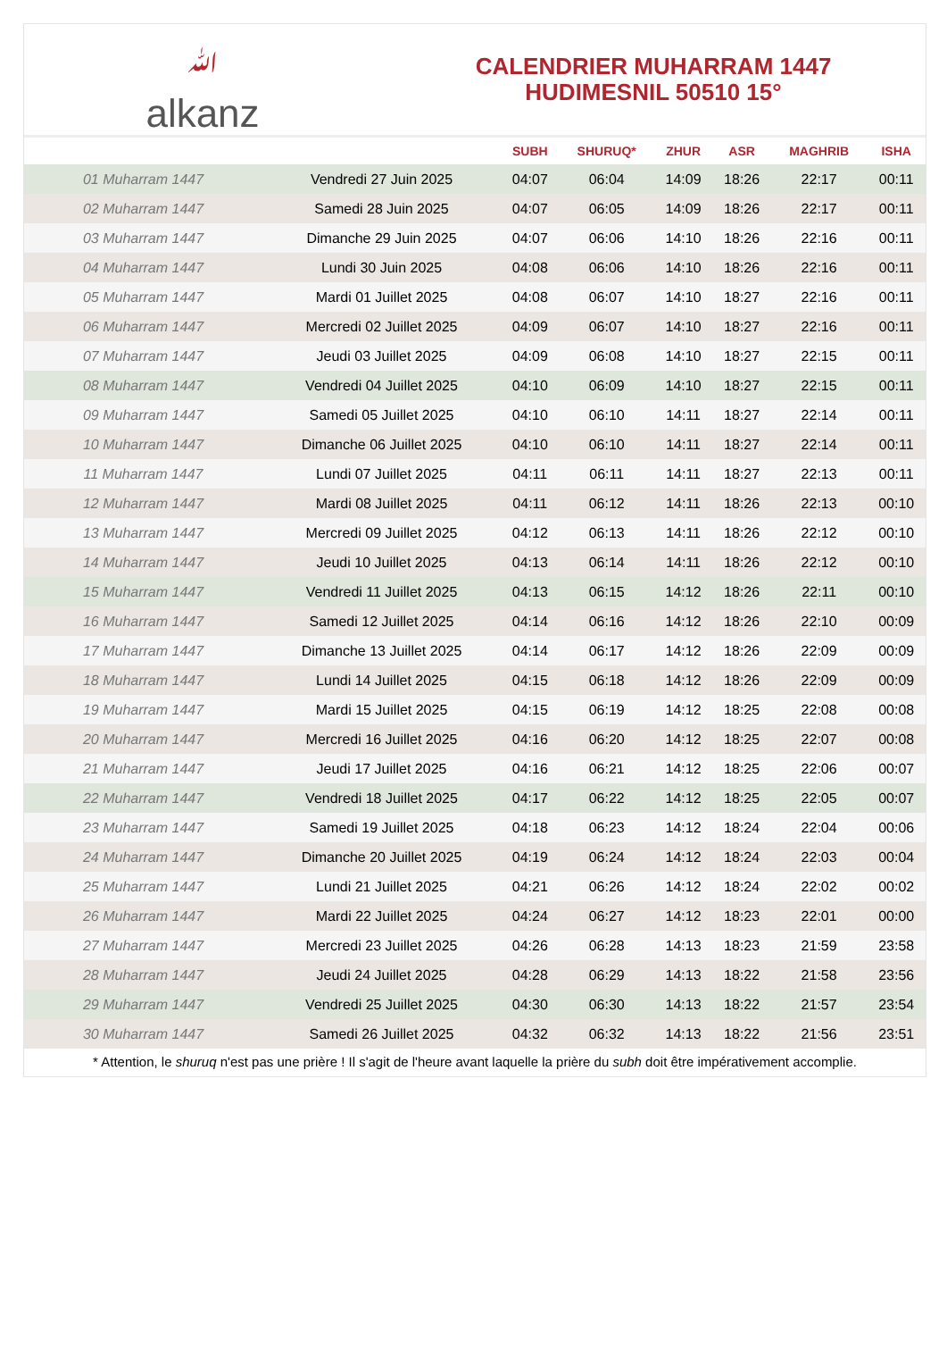ﷲalkanz
CALENDRIER MUHARRAM 1447
HUDIMESNIL 50510 15°
| | | SUBH | SHURUQ* | ZHUR | ASR | MAGHRIB | ISHA |
| --- | --- | --- | --- | --- | --- | --- | --- |
| 01 Muharram 1447 | Vendredi 27 Juin 2025 | 04:07 | 06:04 | 14:09 | 18:26 | 22:17 | 00:11 |
| 02 Muharram 1447 | Samedi 28 Juin 2025 | 04:07 | 06:05 | 14:09 | 18:26 | 22:17 | 00:11 |
| 03 Muharram 1447 | Dimanche 29 Juin 2025 | 04:07 | 06:06 | 14:10 | 18:26 | 22:16 | 00:11 |
| 04 Muharram 1447 | Lundi 30 Juin 2025 | 04:08 | 06:06 | 14:10 | 18:26 | 22:16 | 00:11 |
| 05 Muharram 1447 | Mardi 01 Juillet 2025 | 04:08 | 06:07 | 14:10 | 18:27 | 22:16 | 00:11 |
| 06 Muharram 1447 | Mercredi 02 Juillet 2025 | 04:09 | 06:07 | 14:10 | 18:27 | 22:16 | 00:11 |
| 07 Muharram 1447 | Jeudi 03 Juillet 2025 | 04:09 | 06:08 | 14:10 | 18:27 | 22:15 | 00:11 |
| 08 Muharram 1447 | Vendredi 04 Juillet 2025 | 04:10 | 06:09 | 14:10 | 18:27 | 22:15 | 00:11 |
| 09 Muharram 1447 | Samedi 05 Juillet 2025 | 04:10 | 06:10 | 14:11 | 18:27 | 22:14 | 00:11 |
| 10 Muharram 1447 | Dimanche 06 Juillet 2025 | 04:10 | 06:10 | 14:11 | 18:27 | 22:14 | 00:11 |
| 11 Muharram 1447 | Lundi 07 Juillet 2025 | 04:11 | 06:11 | 14:11 | 18:27 | 22:13 | 00:11 |
| 12 Muharram 1447 | Mardi 08 Juillet 2025 | 04:11 | 06:12 | 14:11 | 18:26 | 22:13 | 00:10 |
| 13 Muharram 1447 | Mercredi 09 Juillet 2025 | 04:12 | 06:13 | 14:11 | 18:26 | 22:12 | 00:10 |
| 14 Muharram 1447 | Jeudi 10 Juillet 2025 | 04:13 | 06:14 | 14:11 | 18:26 | 22:12 | 00:10 |
| 15 Muharram 1447 | Vendredi 11 Juillet 2025 | 04:13 | 06:15 | 14:12 | 18:26 | 22:11 | 00:10 |
| 16 Muharram 1447 | Samedi 12 Juillet 2025 | 04:14 | 06:16 | 14:12 | 18:26 | 22:10 | 00:09 |
| 17 Muharram 1447 | Dimanche 13 Juillet 2025 | 04:14 | 06:17 | 14:12 | 18:26 | 22:09 | 00:09 |
| 18 Muharram 1447 | Lundi 14 Juillet 2025 | 04:15 | 06:18 | 14:12 | 18:26 | 22:09 | 00:09 |
| 19 Muharram 1447 | Mardi 15 Juillet 2025 | 04:15 | 06:19 | 14:12 | 18:25 | 22:08 | 00:08 |
| 20 Muharram 1447 | Mercredi 16 Juillet 2025 | 04:16 | 06:20 | 14:12 | 18:25 | 22:07 | 00:08 |
| 21 Muharram 1447 | Jeudi 17 Juillet 2025 | 04:16 | 06:21 | 14:12 | 18:25 | 22:06 | 00:07 |
| 22 Muharram 1447 | Vendredi 18 Juillet 2025 | 04:17 | 06:22 | 14:12 | 18:25 | 22:05 | 00:07 |
| 23 Muharram 1447 | Samedi 19 Juillet 2025 | 04:18 | 06:23 | 14:12 | 18:24 | 22:04 | 00:06 |
| 24 Muharram 1447 | Dimanche 20 Juillet 2025 | 04:19 | 06:24 | 14:12 | 18:24 | 22:03 | 00:04 |
| 25 Muharram 1447 | Lundi 21 Juillet 2025 | 04:21 | 06:26 | 14:12 | 18:24 | 22:02 | 00:02 |
| 26 Muharram 1447 | Mardi 22 Juillet 2025 | 04:24 | 06:27 | 14:12 | 18:23 | 22:01 | 00:00 |
| 27 Muharram 1447 | Mercredi 23 Juillet 2025 | 04:26 | 06:28 | 14:13 | 18:23 | 21:59 | 23:58 |
| 28 Muharram 1447 | Jeudi 24 Juillet 2025 | 04:28 | 06:29 | 14:13 | 18:22 | 21:58 | 23:56 |
| 29 Muharram 1447 | Vendredi 25 Juillet 2025 | 04:30 | 06:30 | 14:13 | 18:22 | 21:57 | 23:54 |
| 30 Muharram 1447 | Samedi 26 Juillet 2025 | 04:32 | 06:32 | 14:13 | 18:22 | 21:56 | 23:51 |
* Attention, le shuruq n'est pas une prière ! Il s'agit de l'heure avant laquelle la prière du subh doit être impérativement accomplie.